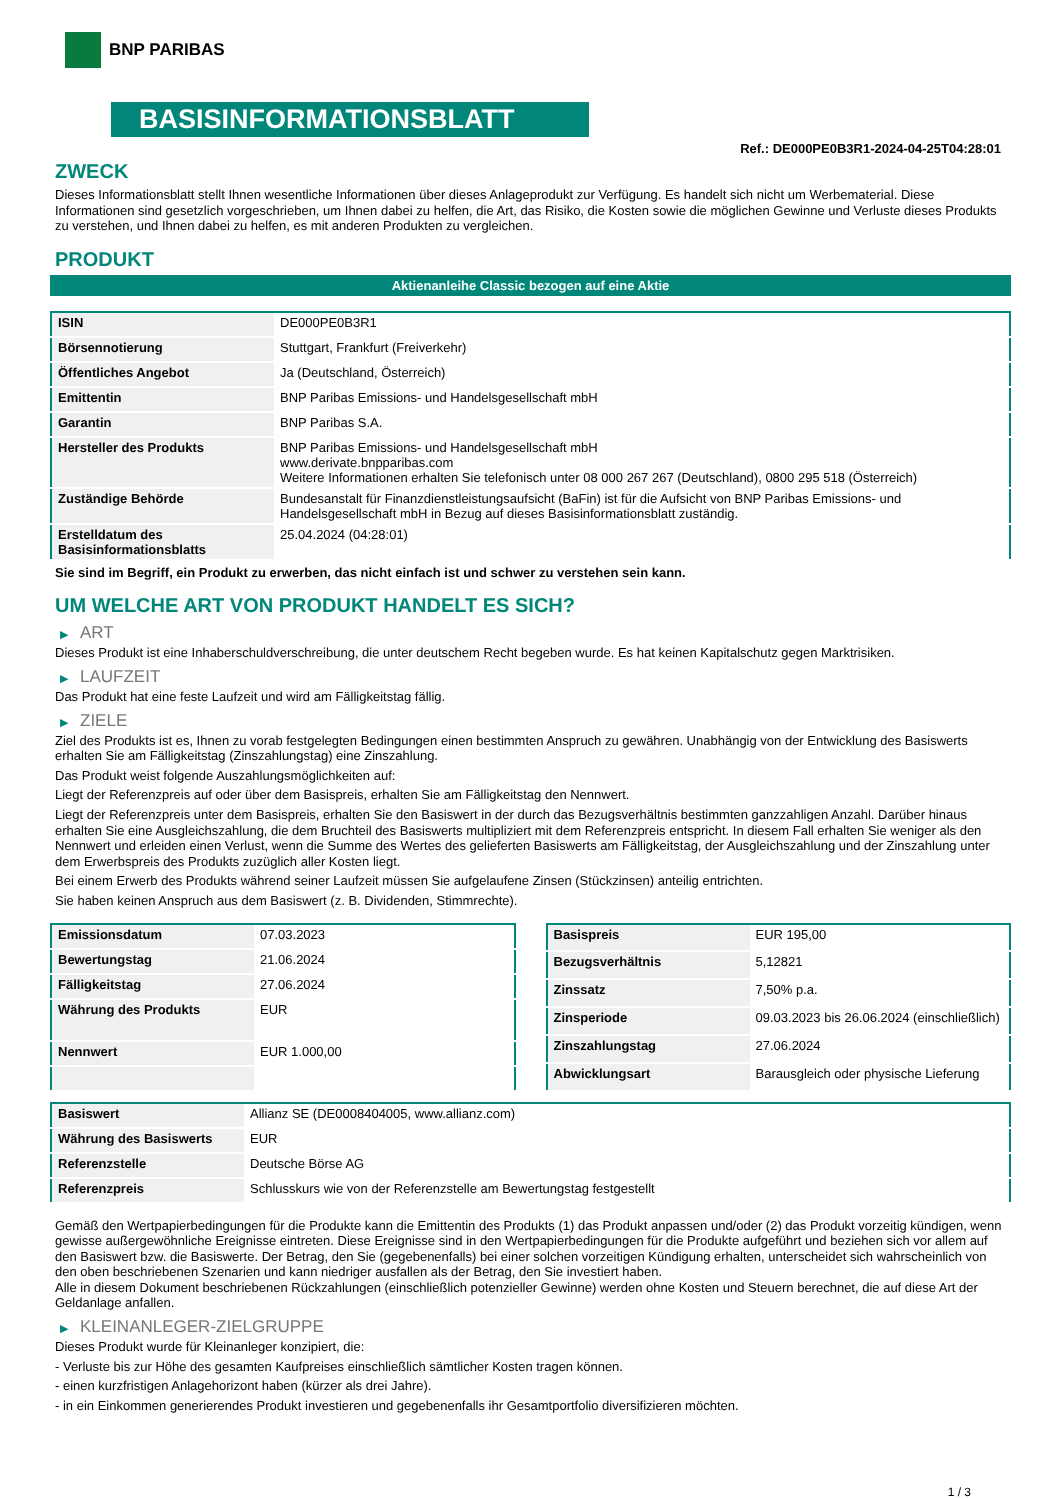BNP PARIBAS
BASISINFORMATIONSBLATT
Ref.: DE000PE0B3R1-2024-04-25T04:28:01
ZWECK
Dieses Informationsblatt stellt Ihnen wesentliche Informationen über dieses Anlageprodukt zur Verfügung. Es handelt sich nicht um Werbematerial. Diese Informationen sind gesetzlich vorgeschrieben, um Ihnen dabei zu helfen, die Art, das Risiko, die Kosten sowie die möglichen Gewinne und Verluste dieses Produkts zu verstehen, und Ihnen dabei zu helfen, es mit anderen Produkten zu vergleichen.
PRODUKT
Aktienanleihe Classic bezogen auf eine Aktie
| ISIN | DE000PE0B3R1 |
| Börsennotierung | Stuttgart, Frankfurt (Freiverkehr) |
| Öffentliches Angebot | Ja (Deutschland, Österreich) |
| Emittentin | BNP Paribas Emissions- und Handelsgesellschaft mbH |
| Garantin | BNP Paribas S.A. |
| Hersteller des Produkts | BNP Paribas Emissions- und Handelsgesellschaft mbH www.derivate.bnpparibas.com Weitere Informationen erhalten Sie telefonisch unter 08 000 267 267 (Deutschland), 0800 295 518 (Österreich) |
| Zuständige Behörde | Bundesanstalt für Finanzdienstleistungsaufsicht (BaFin) ist für die Aufsicht von BNP Paribas Emissions- und Handelsgesellschaft mbH in Bezug auf dieses Basisinformationsblatt zuständig. |
| Erstelldatum des Basisinformationsblatts | 25.04.2024 (04:28:01) |
Sie sind im Begriff, ein Produkt zu erwerben, das nicht einfach ist und schwer zu verstehen sein kann.
UM WELCHE ART VON PRODUKT HANDELT ES SICH?
▶ ART
Dieses Produkt ist eine Inhaberschuldverschreibung, die unter deutschem Recht begeben wurde. Es hat keinen Kapitalschutz gegen Marktrisiken.
▶ LAUFZEIT
Das Produkt hat eine feste Laufzeit und wird am Fälligkeitstag fällig.
▶ ZIELE
Ziel des Produkts ist es, Ihnen zu vorab festgelegten Bedingungen einen bestimmten Anspruch zu gewähren. Unabhängig von der Entwicklung des Basiswerts erhalten Sie am Fälligkeitstag (Zinszahlungstag) eine Zinszahlung.
Das Produkt weist folgende Auszahlungsmöglichkeiten auf:
Liegt der Referenzpreis auf oder über dem Basispreis, erhalten Sie am Fälligkeitstag den Nennwert.
Liegt der Referenzpreis unter dem Basispreis, erhalten Sie den Basiswert in der durch das Bezugsverhältnis bestimmten ganzzahligen Anzahl. Darüber hinaus erhalten Sie eine Ausgleichszahlung, die dem Bruchteil des Basiswerts multipliziert mit dem Referenzpreis entspricht. In diesem Fall erhalten Sie weniger als den Nennwert und erleiden einen Verlust, wenn die Summe des Wertes des gelieferten Basiswerts am Fälligkeitstag, der Ausgleichszahlung und der Zinszahlung unter dem Erwerbspreis des Produkts zuzüglich aller Kosten liegt.
Bei einem Erwerb des Produkts während seiner Laufzeit müssen Sie aufgelaufene Zinsen (Stückzinsen) anteilig entrichten.
Sie haben keinen Anspruch aus dem Basiswert (z. B. Dividenden, Stimmrechte).
| Emissionsdatum | 07.03.2023 |
| Bewertungstag | 21.06.2024 |
| Fälligkeitstag | 27.06.2024 |
| Währung des Produkts | EUR |
| Nennwert | EUR 1.000,00 |
| Basispreis | EUR 195,00 |
| Bezugsverhältnis | 5,12821 |
| Zinssatz | 7,50% p.a. |
| Zinsperiode | 09.03.2023 bis 26.06.2024 (einschließlich) |
| Zinszahlungstag | 27.06.2024 |
| Abwicklungsart | Barausgleich oder physische Lieferung |
| Basiswert | Allianz SE (DE0008404005, www.allianz.com) |
| Währung des Basiswerts | EUR |
| Referenzstelle | Deutsche Börse AG |
| Referenzpreis | Schlusskurs wie von der Referenzstelle am Bewertungstag festgestellt |
Gemäß den Wertpapierbedingungen für die Produkte kann die Emittentin des Produkts (1) das Produkt anpassen und/oder (2) das Produkt vorzeitig kündigen, wenn gewisse außergewöhnliche Ereignisse eintreten. Diese Ereignisse sind in den Wertpapierbedingungen für die Produkte aufgeführt und beziehen sich vor allem auf den Basiswert bzw. die Basiswerte. Der Betrag, den Sie (gegebenenfalls) bei einer solchen vorzeitigen Kündigung erhalten, unterscheidet sich wahrscheinlich von den oben beschriebenen Szenarien und kann niedriger ausfallen als der Betrag, den Sie investiert haben.
Alle in diesem Dokument beschriebenen Rückzahlungen (einschließlich potenzieller Gewinne) werden ohne Kosten und Steuern berechnet, die auf diese Art der Geldanlage anfallen.
▶ KLEINANLEGER-ZIELGRUPPE
Dieses Produkt wurde für Kleinanleger konzipiert, die:
- Verluste bis zur Höhe des gesamten Kaufpreises einschließlich sämtlicher Kosten tragen können.
- einen kurzfristigen Anlagehorizont haben (kürzer als drei Jahre).
- in ein Einkommen generierendes Produkt investieren und gegebenenfalls ihr Gesamtportfolio diversifizieren möchten.
1 / 3